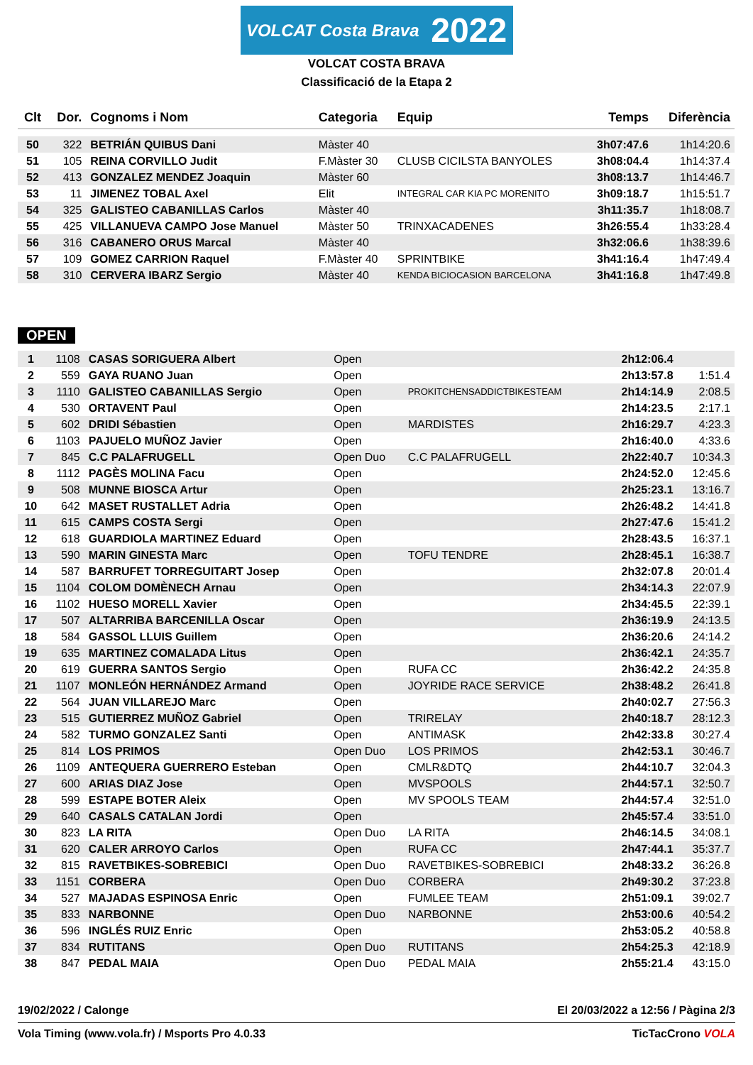VOLCAT Costa Brava 2022
VOLCAT COSTA BRAVA
Classificació de la Etapa 2
| Clt | Dor. | Cognoms i Nom | Categoria | Equip | Temps | Diferència |
| --- | --- | --- | --- | --- | --- | --- |
| 50 | 322 | BETRIÁN QUIBUS Dani | Màster 40 | | 3h07:47.6 | 1h14:20.6 |
| 51 | 105 | REINA CORVILLO Judit | F.Màster 30 | CLUSB CICILSTA BANYOLES | 3h08:04.4 | 1h14:37.4 |
| 52 | 413 | GONZALEZ MENDEZ Joaquin | Màster 60 | | 3h08:13.7 | 1h14:46.7 |
| 53 | 11 | JIMENEZ TOBAL Axel | Elit | INTEGRAL CAR KIA PC MORENITO | 3h09:18.7 | 1h15:51.7 |
| 54 | 325 | GALISTEO CABANILLAS Carlos | Màster 40 | | 3h11:35.7 | 1h18:08.7 |
| 55 | 425 | VILLANUEVA CAMPO Jose Manuel | Màster 50 | TRINXACADENES | 3h26:55.4 | 1h33:28.4 |
| 56 | 316 | CABANERO ORUS Marcal | Màster 40 | | 3h32:06.6 | 1h38:39.6 |
| 57 | 109 | GOMEZ CARRION Raquel | F.Màster 40 | SPRINTBIKE | 3h41:16.4 | 1h47:49.4 |
| 58 | 310 | CERVERA IBARZ Sergio | Màster 40 | KENDA BICIOCASION BARCELONA | 3h41:16.8 | 1h47:49.8 |
OPEN
| 1 | 1108 | CASAS SORIGUERA Albert | Open | | 2h12:06.4 | |
| 2 | 559 | GAYA RUANO Juan | Open | | 2h13:57.8 | 1:51.4 |
| 3 | 1110 | GALISTEO CABANILLAS Sergio | Open | PROKITCHENSADDICTBIKESTEAM | 2h14:14.9 | 2:08.5 |
| 4 | 530 | ORTAVENT Paul | Open | | 2h14:23.5 | 2:17.1 |
| 5 | 602 | DRIDI Sébastien | Open | MARDISTES | 2h16:29.7 | 4:23.3 |
| 6 | 1103 | PAJUELO MUÑOZ Javier | Open | | 2h16:40.0 | 4:33.6 |
| 7 | 845 | C.C PALAFRUGELL | Open Duo | C.C PALAFRUGELL | 2h22:40.7 | 10:34.3 |
| 8 | 1112 | PAGÈS MOLINA Facu | Open | | 2h24:52.0 | 12:45.6 |
| 9 | 508 | MUNNE BIOSCA Artur | Open | | 2h25:23.1 | 13:16.7 |
| 10 | 642 | MASET RUSTALLET Adria | Open | | 2h26:48.2 | 14:41.8 |
| 11 | 615 | CAMPS COSTA Sergi | Open | | 2h27:47.6 | 15:41.2 |
| 12 | 618 | GUARDIOLA MARTINEZ Eduard | Open | | 2h28:43.5 | 16:37.1 |
| 13 | 590 | MARIN GINESTA Marc | Open | TOFU TENDRE | 2h28:45.1 | 16:38.7 |
| 14 | 587 | BARRUFET TORREGUITART Josep | Open | | 2h32:07.8 | 20:01.4 |
| 15 | 1104 | COLOM DOMÈNECH Arnau | Open | | 2h34:14.3 | 22:07.9 |
| 16 | 1102 | HUESO MORELL Xavier | Open | | 2h34:45.5 | 22:39.1 |
| 17 | 507 | ALTARRIBA BARCENILLA Oscar | Open | | 2h36:19.9 | 24:13.5 |
| 18 | 584 | GASSOL LLUIS Guillem | Open | | 2h36:20.6 | 24:14.2 |
| 19 | 635 | MARTINEZ COMALADA Litus | Open | | 2h36:42.1 | 24:35.7 |
| 20 | 619 | GUERRA SANTOS Sergio | Open | RUFA CC | 2h36:42.2 | 24:35.8 |
| 21 | 1107 | MONLEÓN HERNÁNDEZ Armand | Open | JOYRIDE RACE SERVICE | 2h38:48.2 | 26:41.8 |
| 22 | 564 | JUAN VILLAREJO Marc | Open | | 2h40:02.7 | 27:56.3 |
| 23 | 515 | GUTIERREZ MUÑOZ Gabriel | Open | TRIRELAY | 2h40:18.7 | 28:12.3 |
| 24 | 582 | TURMO GONZALEZ Santi | Open | ANTIMASK | 2h42:33.8 | 30:27.4 |
| 25 | 814 | LOS PRIMOS | Open Duo | LOS PRIMOS | 2h42:53.1 | 30:46.7 |
| 26 | 1109 | ANTEQUERA GUERRERO Esteban | Open | CMLR&DTQ | 2h44:10.7 | 32:04.3 |
| 27 | 600 | ARIAS DIAZ Jose | Open | MVSPOOLS | 2h44:57.1 | 32:50.7 |
| 28 | 599 | ESTAPE BOTER Aleix | Open | MV SPOOLS TEAM | 2h44:57.4 | 32:51.0 |
| 29 | 640 | CASALS CATALAN Jordi | Open | | 2h45:57.4 | 33:51.0 |
| 30 | 823 | LA RITA | Open Duo | LA RITA | 2h46:14.5 | 34:08.1 |
| 31 | 620 | CALER ARROYO Carlos | Open | RUFA CC | 2h47:44.1 | 35:37.7 |
| 32 | 815 | RAVETBIKES-SOBREBICI | Open Duo | RAVETBIKES-SOBREBICI | 2h48:33.2 | 36:26.8 |
| 33 | 1151 | CORBERA | Open Duo | CORBERA | 2h49:30.2 | 37:23.8 |
| 34 | 527 | MAJADAS ESPINOSA Enric | Open | FUMLEE TEAM | 2h51:09.1 | 39:02.7 |
| 35 | 833 | NARBONNE | Open Duo | NARBONNE | 2h53:00.6 | 40:54.2 |
| 36 | 596 | INGLÉS RUIZ Enric | Open | | 2h53:05.2 | 40:58.8 |
| 37 | 834 | RUTITANS | Open Duo | RUTITANS | 2h54:25.3 | 42:18.9 |
| 38 | 847 | PEDAL MAIA | Open Duo | PEDAL MAIA | 2h55:21.4 | 43:15.0 |
19/02/2022 / Calonge El 20/03/2022 a 12:56 / Pàgina 2/3
Vola Timing (www.vola.fr) / Msports Pro 4.0.33 TicTacCrono VOLA